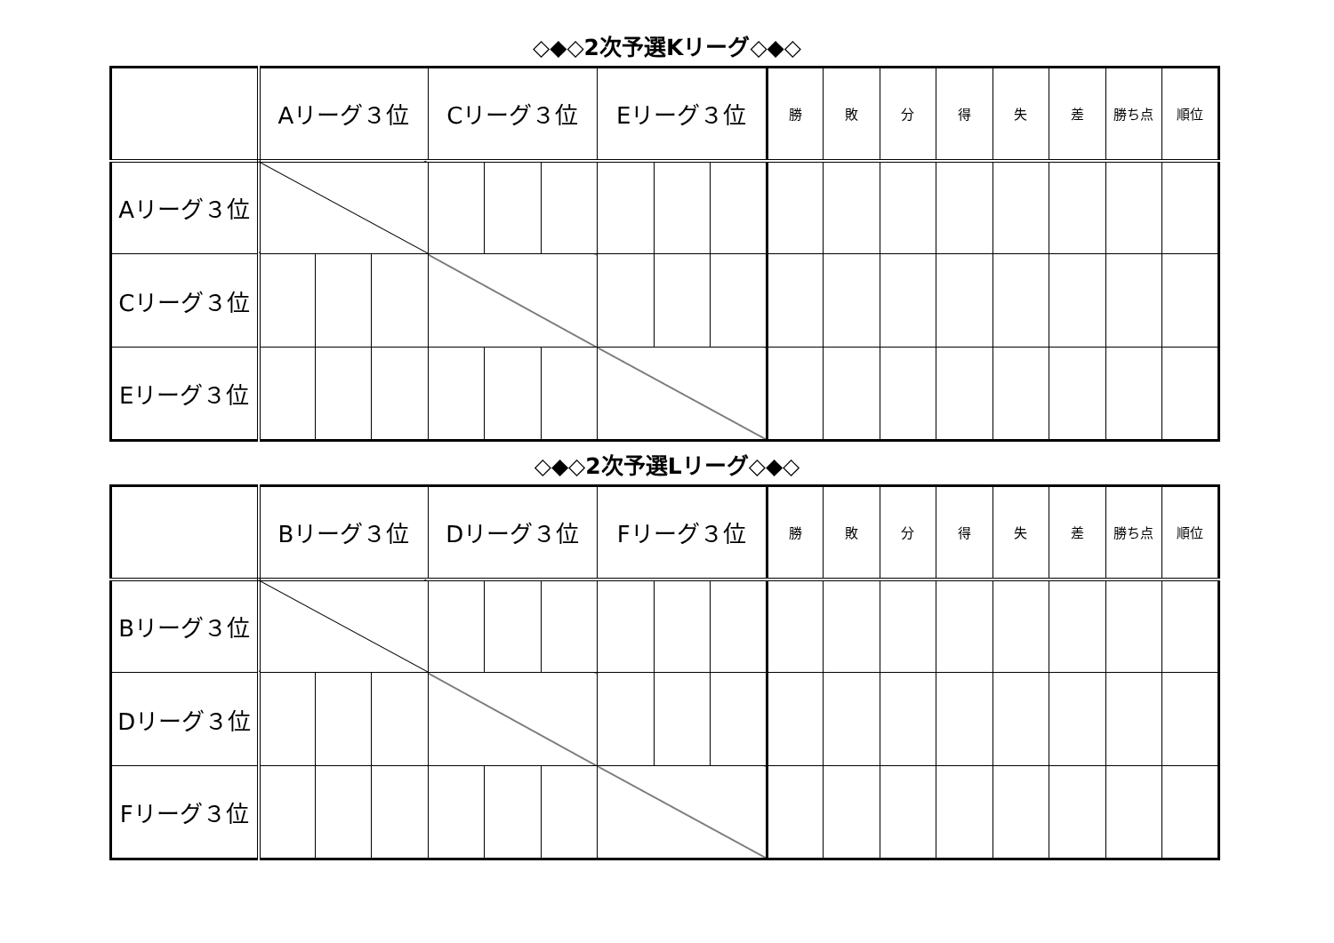◇◆◇2次予選Kリーグ◇◆◇
| | Aリーグ３位 | | | Cリーグ３位 | | | Eリーグ３位 | | | 勝 | 敗 | 分 | 得 | 失 | 差 | 勝ち点 | 順位 |
| --- | --- | --- | --- | --- | --- | --- | --- | --- | --- | --- | --- | --- | --- | --- | --- | --- | --- |
| Aリーグ３位 | | | | | | | | | | | | | | | | | |
| Cリーグ３位 | | | | | | | | | | | | | | | | | |
| Eリーグ３位 | | | | | | | | | | | | | | | | | |
◇◆◇2次予選Lリーグ◇◆◇
| | Bリーグ３位 | | | Dリーグ３位 | | | Fリーグ３位 | | | 勝 | 敗 | 分 | 得 | 失 | 差 | 勝ち点 | 順位 |
| --- | --- | --- | --- | --- | --- | --- | --- | --- | --- | --- | --- | --- | --- | --- | --- | --- | --- |
| Bリーグ３位 | | | | | | | | | | | | | | | | | |
| Dリーグ３位 | | | | | | | | | | | | | | | | | |
| Fリーグ３位 | | | | | | | | | | | | | | | | | |